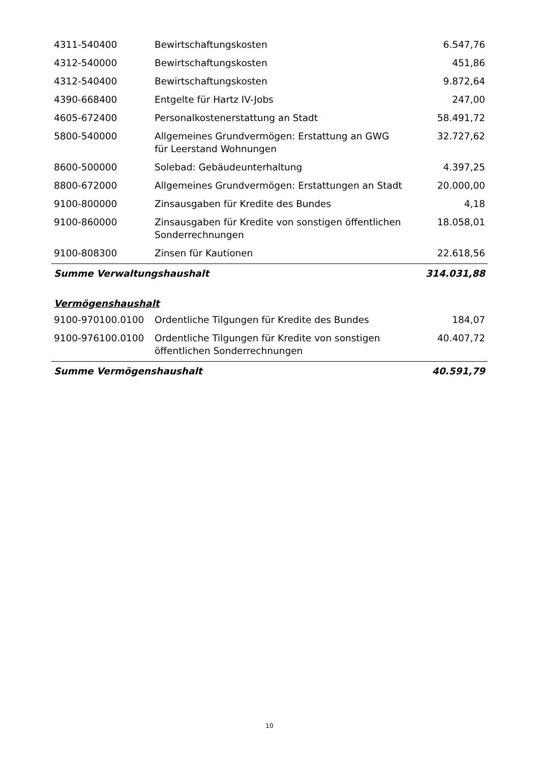| 4311-540400 | Bewirtschaftungskosten | 6.547,76 |
| 4312-540000 | Bewirtschaftungskosten | 451,86 |
| 4312-540400 | Bewirtschaftungskosten | 9.872,64 |
| 4390-668400 | Entgelte für Hartz IV-Jobs | 247,00 |
| 4605-672400 | Personalkostenerstattung an Stadt | 58.491,72 |
| 5800-540000 | Allgemeines Grundvermögen: Erstattung an GWG für Leerstand Wohnungen | 32.727,62 |
| 8600-500000 | Solebad: Gebäudeunterhaltung | 4.397,25 |
| 8800-672000 | Allgemeines Grundvermögen: Erstattungen an Stadt | 20.000,00 |
| 9100-800000 | Zinsausgaben für Kredite des Bundes | 4,18 |
| 9100-860000 | Zinsausgaben für Kredite von sonstigen öffentlichen Sonderrechnungen | 18.058,01 |
| 9100-808300 | Zinsen für Kautionen | 22.618,56 |
| Summe Verwaltungshaushalt | | 314.031,88 |
Vermögenshaushalt
| 9100-970100.0100 | Ordentliche Tilgungen für Kredite des Bundes | 184,07 |
| 9100-976100.0100 | Ordentliche Tilgungen für Kredite von sonstigen öffentlichen Sonderrechnungen | 40.407,72 |
| Summe Vermögenshaushalt | | 40.591,79 |
10